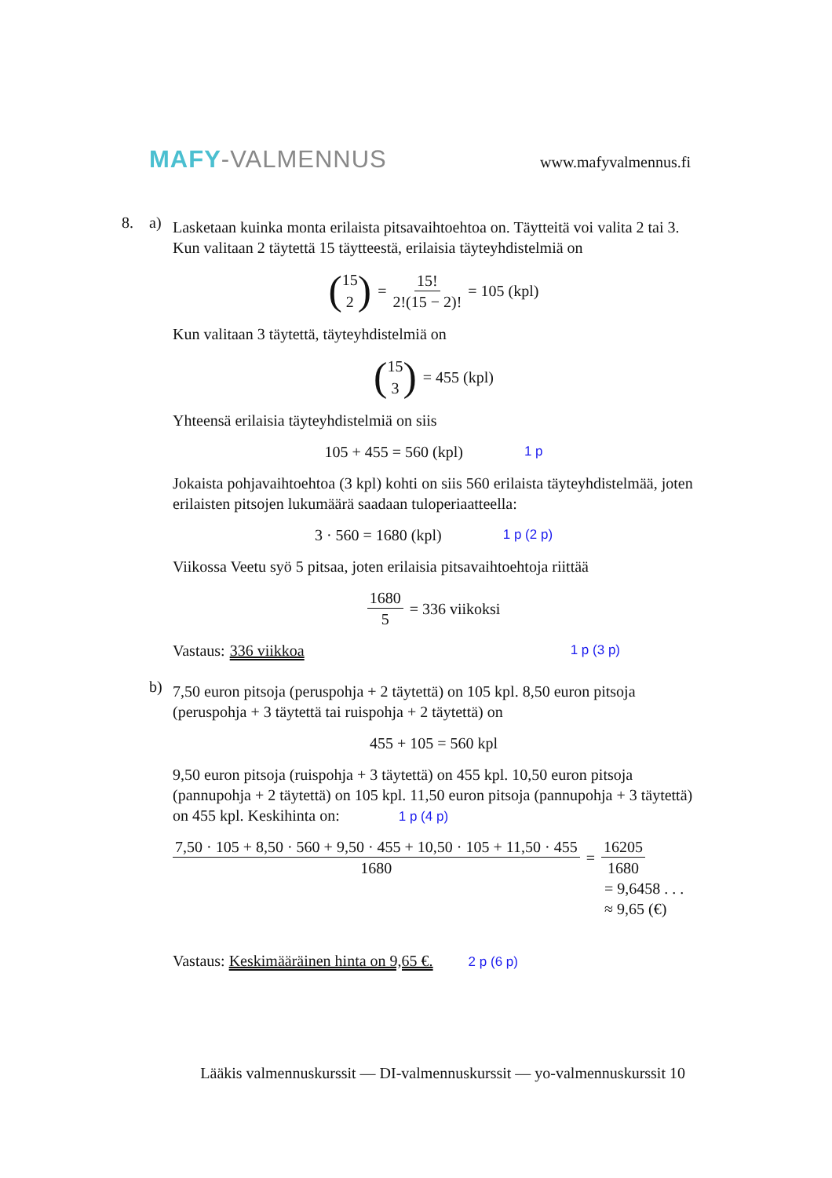MAFY-VALMENNUS www.mafyvalmennus.fi
8. a)
Lasketaan kuinka monta erilaista pitsavaihtoehtoa on. Täytteitä voi valita 2 tai 3. Kun valitaan 2 täytettä 15 täytteestä, erilaisia täyteyhdistelmiä on
(15 2) = 15! 2!(15 − 2)! = 105 (kpl)
Kun valitaan 3 täytettä, täyteyhdistelmiä on
(15 3) = 455 (kpl)
Yhteensä erilaisia täyteyhdistelmiä on siis
105 + 455 = 560 (kpl) 1 p
Jokaista pohjavaihtoehtoa (3 kpl) kohti on siis 560 erilaista täyteyhdistelmää, joten erilaisten pitsojen lukumäärä saadaan tuloperiaatteella:
3 · 560 = 1680 (kpl) 1 p (2 p)
Viikossa Veetu syö 5 pitsaa, joten erilaisia pitsavaihtoehtoja riittää
1680 5 = 336 viikoksi
Vastaus: 336 viikkoa 1 p (3 p)
b)
7,50 euron pitsoja (peruspohja + 2 täytettä) on 105 kpl. 8,50 euron pitsoja (peruspohja + 3 täytettä tai ruispohja + 2 täytettä) on
455 + 105 = 560 kpl
9,50 euron pitsoja (ruispohja + 3 täytettä) on 455 kpl. 10,50 euron pitsoja (pannupohja + 2 täytettä) on 105 kpl. 11,50 euron pitsoja (pannupohja + 3 täytettä) on 455 kpl. Keskihinta on: 1 p (4 p)
7,50 · 105 + 8,50 · 560 + 9,50 · 455 + 10,50 · 105 + 11,50 · 455 1680 = 16205 1680
= 9,6458 . . .
≈ 9,65 (€)
Vastaus: Keskimääräinen hinta on 9,65 €. 2 p (6 p)
Lääkis valmennuskurssit — DI-valmennuskurssit — yo-valmennuskurssit 10